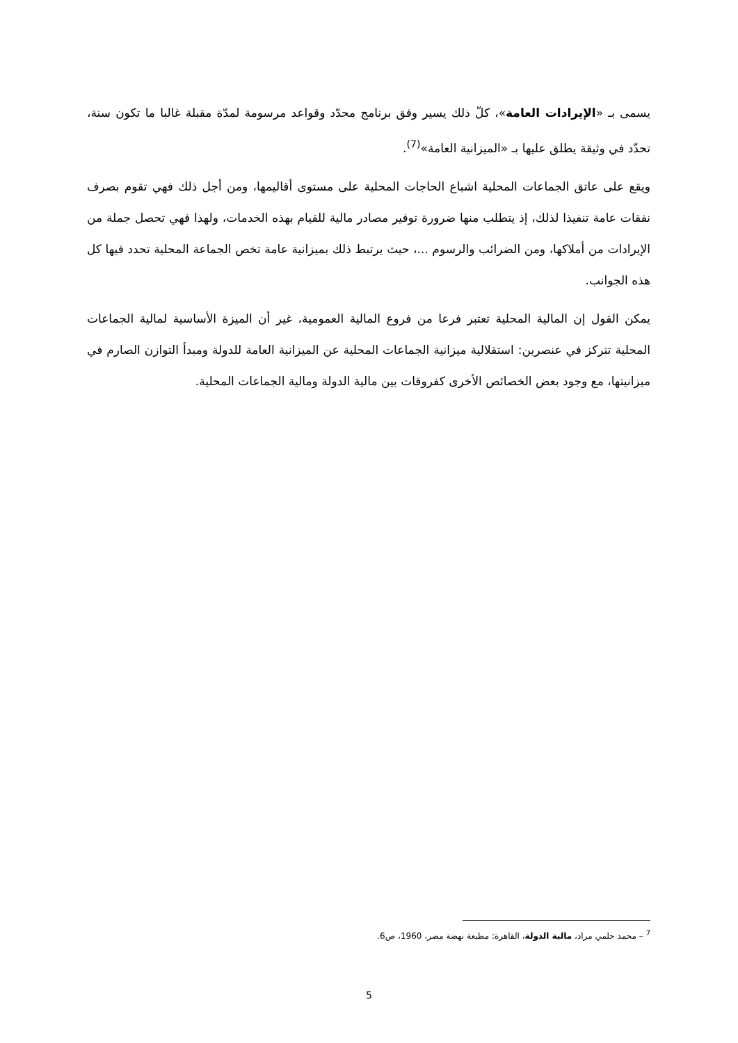يسمى بـ «الإيرادات العامة»، كلّ ذلك يسير وفق برنامج محدّد وقواعد مرسومة لمدّة مقبلة غالبا ما تكون سنة، تحدّد في وثيقة يطلق عليها بـ «الميزانية العامة»<sup>(7)</sup>.
ويقع على عاتق الجماعات المحلية اشباع الحاجات المحلية على مستوى أقاليمها، ومن أجل ذلك فهي تقوم بصرف نفقات عامة تنفيذا لذلك، إذ يتطلب منها ضرورة توفير مصادر مالية للقيام بهذه الخدمات، ولهذا فهي تحصل جملة من الإيرادات من أملاكها، ومن الضرائب والرسوم ...، حيث يرتبط ذلك بميزانية عامة تخص الجماعة المحلية تحدد فيها كل هذه الجوانب.
يمكن القول إن المالية المحلية تعتبر فرعا من فروع المالية العمومية، غير أن الميزة الأساسية لمالية الجماعات المحلية تتركز في عنصرين: استقلالية ميزانية الجماعات المحلية عن الميزانية العامة للدولة ومبدأ التوازن الصارم في ميزانيتها، مع وجود بعض الخصائص الأخرى كفروقات بين مالية الدولة ومالية الجماعات المحلية.
<sup>7</sup> – محمد حلمي مراد، مالية الدولة، القاهرة: مطبعة نهضة مصر، 1960، ص6.
5